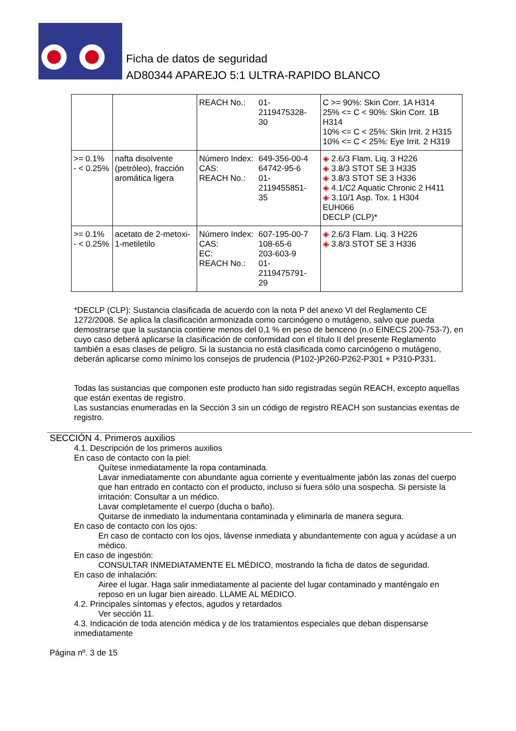Ficha de datos de seguridad
AD80344 APAREJO 5:1 ULTRA-RAPIDO BLANCO
| | | / REACH No.: / 01- 2119475328- 30 / | C >= 90%: Skin Corr. 1A H314 25% <= C < 90%: Skin Corr. 1B H314 10% <= C < 25%: Skin Irrit. 2 H315 10% <= C < 25%: Eye Irrit. 2 H319 |
| >= 0.1% - < 0.25% | nafta disolvente (petróleo), fracción aromática ligera | / Número Index: / 649-356-00-4 / / CAS: / 64742-95-6 / / REACH No.: / 01- 2119455851- 35 / | ◈ 2.6/3 Flam. Liq. 3 H226 ◈ 3.8/3 STOT SE 3 H335 ◈ 3.8/3 STOT SE 3 H336 ◈ 4.1/C2 Aquatic Chronic 2 H411 ◈ 3.10/1 Asp. Tox. 1 H304 EUH066 DECLP (CLP)* |
| >= 0.1% - < 0.25% | acetato de 2-metoxi-1-metiletilo | / Número Index: / 607-195-00-7 / / CAS: / 108-65-6 / / EC: / 203-603-9 / / REACH No.: / 01- 2119475791- 29 / | ◈ 2.6/3 Flam. Liq. 3 H226 ◈ 3.8/3 STOT SE 3 H336 |
*DECLP (CLP): Sustancia clasificada de acuerdo con la nota P del anexo VI del Reglamento CE 1272/2008. Se aplica la clasificación armonizada como carcinógeno o mutágeno, salvo que pueda demostrarse que la sustancia contiene menos del 0,1 % en peso de benceno (n.o EINECS 200-753-7), en cuyo caso deberá aplicarse la clasificación de conformidad con el título II del presente Reglamento también a esas clases de peligro. Si la sustancia no está clasificada como carcinógeno o mutágeno, deberán aplicarse como mínimo los consejos de prudencia (P102-)P260-P262-P301 + P310-P331.
Todas las sustancias que componen este producto han sido registradas según REACH, excepto aquellas que están exentas de registro.
Las sustancias enumeradas en la Sección 3 sin un código de registro REACH son sustancias exentas de registro.
SECCIÓN 4. Primeros auxilios
4.1. Descripción de los primeros auxilios
En caso de contacto con la piel:
Quítese inmediatamente la ropa contaminada.
Lavar inmediatamente con abundante agua corriente y eventualmente jabón las zonas del cuerpo que han entrado en contacto con el producto, incluso si fuera sólo una sospecha. Si persiste la irritación: Consultar a un médico.
Lavar completamente el cuerpo (ducha o baño).
Quitarse de inmediato la indumentaria contaminada y eliminarla de manera segura.
En caso de contacto con los ojos:
En caso de contacto con los ojos, lávense inmediata y abundantemente con agua y acúdase a un médico.
En caso de ingestión:
CONSULTAR INMEDIATAMENTE EL MÉDICO, mostrando la ficha de datos de seguridad.
En caso de inhalación:
Airee el lugar. Haga salir inmediatamente al paciente del lugar contaminado y manténgalo en reposo en un lugar bien aireado. LLAME AL MÉDICO.
4.2. Principales síntomas y efectos, agudos y retardados
Ver sección 11.
4.3. Indicación de toda atención médica y de los tratamientos especiales que deban dispensarse inmediatamente
Página nº. 3 de 15